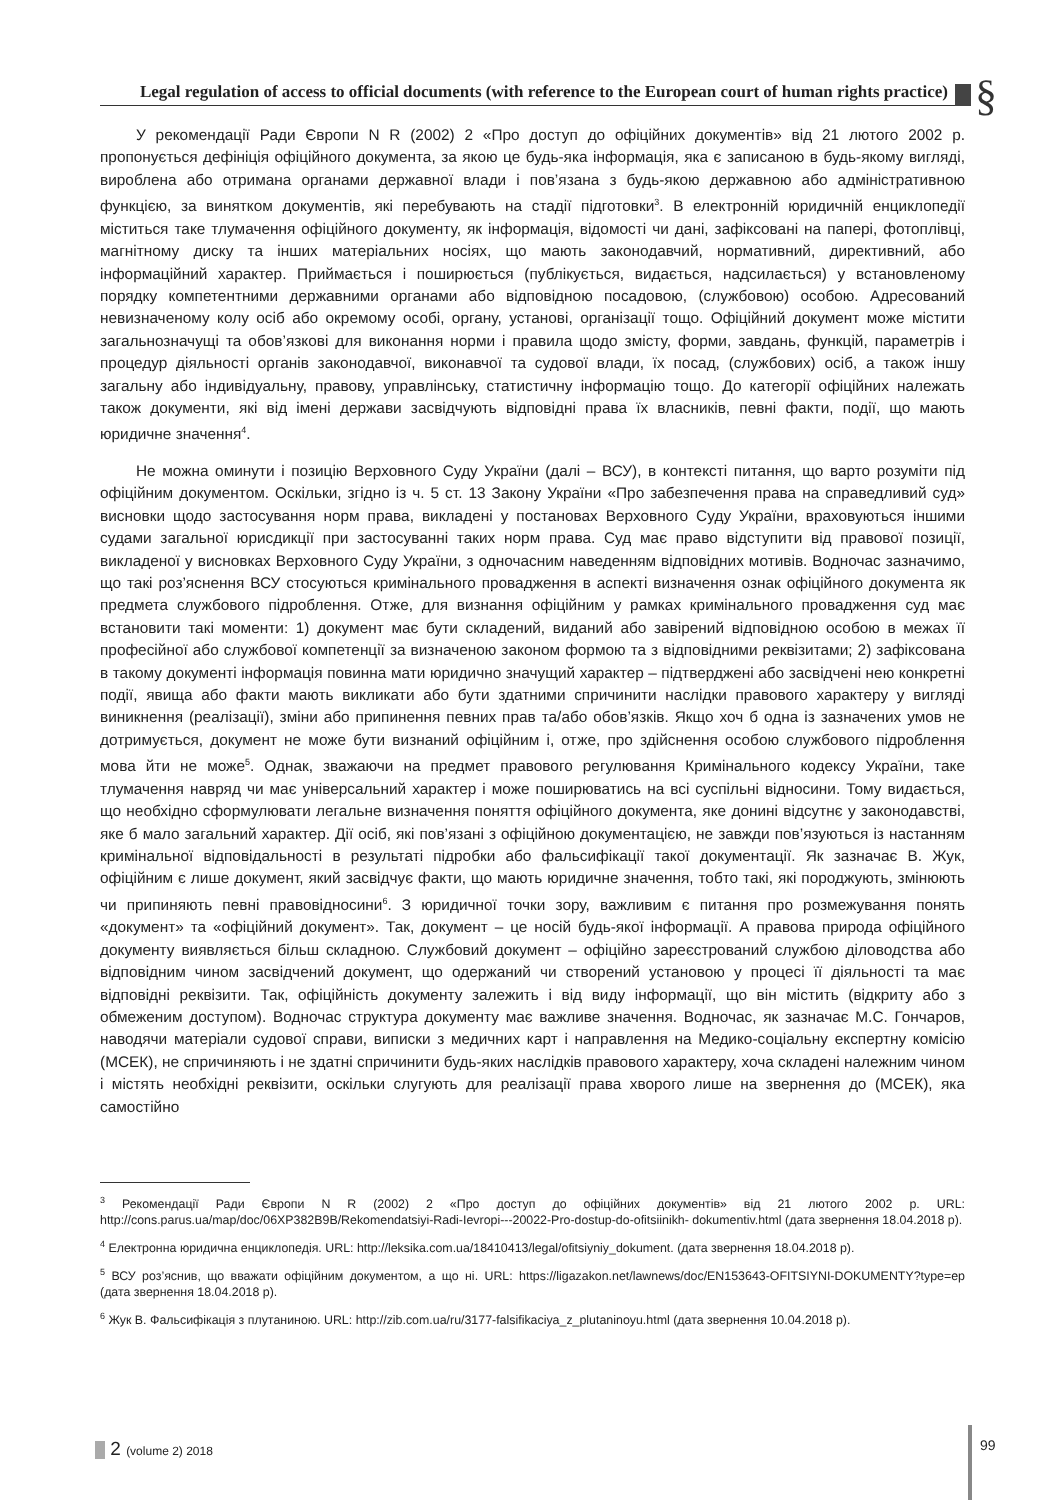Legal regulation of access to official documents (with reference to the European court of human rights practice)
§
У рекомендації Ради Європи N R (2002) 2 «Про доступ до офіційних документів» від 21 лютого 2002 р. пропонується дефініція офіційного документа, за якою це будь-яка інформація, яка є записаною в будь-якому вигляді, вироблена або отримана органами державної влади і пов’язана з будь-якою державною або адміністративною функцією, за винятком документів, які перебувають на стадії підготовки<sup>3</sup>. В електронній юридичній енциклопедії міститься таке тлумачення офіційного документу, як інформація, відомості чи дані, зафіксовані на папері, фотоплівці, магнітному диску та інших матеріальних носіях, що мають законодавчий, нормативний, директивний, або інформаційний характер. Приймається і поширюється (публікується, видається, надсилається) у встановленому порядку компетентними державними органами або відповідною посадовою, (службовою) особою. Адресований невизначеному колу осіб або окремому особі, органу, установі, організації тощо. Офіційний документ може містити загальнозначущі та обов’язкові для виконання норми і правила щодо змісту, форми, завдань, функцій, параметрів і процедур діяльності органів законодавчої, виконавчої та судової влади, їх посад, (службових) осіб, а також іншу загальну або індивідуальну, правову, управлінську, статистичну інформацію тощо. До категорії офіційних належать також документи, які від імені держави засвідчують відповідні права їх власників, певні факти, події, що мають юридичне значення<sup>4</sup>.
Не можна оминути і позицію Верховного Суду України (далі – ВСУ), в контексті питання, що варто розуміти під офіційним документом. Оскільки, згідно із ч. 5 ст. 13 Закону України «Про забезпечення права на справедливий суд» висновки щодо застосування норм права, викладені у постановах Верховного Суду України, враховуються іншими судами загальної юрисдикції при застосуванні таких норм права. Суд має право відступити від правової позиції, викладеної у висновках Верховного Суду України, з одночасним наведенням відповідних мотивів. Водночас зазначимо, що такі роз’яснення ВСУ стосуються кримінального провадження в аспекті визначення ознак офіційного документа як предмета службового підроблення. Отже, для визнання офіційним у рамках кримінального провадження суд має встановити такі моменти: 1) документ має бути складений, виданий або завірений відповідною особою в межах її професійної або службової компетенції за визначеною законом формою та з відповідними реквізитами; 2) зафіксована в такому документі інформація повинна мати юридично значущий характер – підтверджені або засвідчені нею конкретні події, явища або факти мають викликати або бути здатними спричинити наслідки правового характеру у вигляді виникнення (реалізації), зміни або припинення певних прав та/або обов’язків. Якщо хоч б одна із зазначених умов не дотримується, документ не може бути визнаний офіційним і, отже, про здійснення особою службового підроблення мова йти не може<sup>5</sup>. Однак, зважаючи на предмет правового регулювання Кримінального кодексу України, таке тлумачення навряд чи має універсальний характер і може поширюватись на всі суспільні відносини. Тому видається, що необхідно сформулювати легальне визначення поняття офіційного документа, яке донині відсутнє у законодавстві, яке б мало загальний характер. Дії осіб, які пов’язані з офіційною документацією, не завжди пов’язуються із настанням кримінальної відповідальності в результаті підробки або фальсифікації такої документації. Як зазначає В. Жук, офіційним є лише документ, який засвідчує факти, що мають юридичне значення, тобто такі, які породжують, змінюють чи припиняють певні правовідносини<sup>6</sup>. З юридичної точки зору, важливим є питання про розмежування понять «документ» та «офіційний документ». Так, документ – це носій будь-якої інформації. А правова природа офіційного документу виявляється більш складною. Службовий документ – офіційно зареєстрований службою діловодства або відповідним чином засвідчений документ, що одержаний чи створений установою у процесі її діяльності та має відповідні реквізити. Так, офіційність документу залежить і від виду інформації, що він містить (відкриту або з обмеженим доступом). Водночас структура документу має важливе значення. Водночас, як зазначає М.С. Гончаров, наводячи матеріали судової справи, виписки з медичних карт і направлення на Медико-соціальну експертну комісію (МСЕК), не спричиняють і не здатні спричинити будь-яких наслідків правового характеру, хоча складені належним чином і містять необхідні реквізити, оскільки слугують для реалізації права хворого лише на звернення до (МСЕК), яка самостійно
<sup>3</sup> Рекомендації Ради Європи N R (2002) 2 «Про доступ до офіційних документів» від 21 лютого 2002 р. URL: http://cons.parus.ua/map/doc/06XP382B9B/Rekomendatsiyi-Radi-Ievropi---20022-Pro-dostup-do-ofitsiinikh- dokumentiv.html (дата звернення 18.04.2018 р).
<sup>4</sup> Електронна юридична енциклопедія. URL: http://leksika.com.ua/18410413/legal/ofitsiyniy_dokument. (дата звернення 18.04.2018 р).
<sup>5</sup> ВСУ роз’яснив, що вважати офіційним документом, а що ні. URL: https://ligazakon.net/lawnews/doc/EN153643-OFITSIYNI-DOKUMENTY?type=ep (дата звернення 18.04.2018 р).
<sup>6</sup> Жук В. Фальсифікація з плутаниною. URL: http://zib.com.ua/ru/3177-falsifikaciya_z_plutaninoyu.html (дата звернення 10.04.2018 р).
2 (volume 2) 2018
99